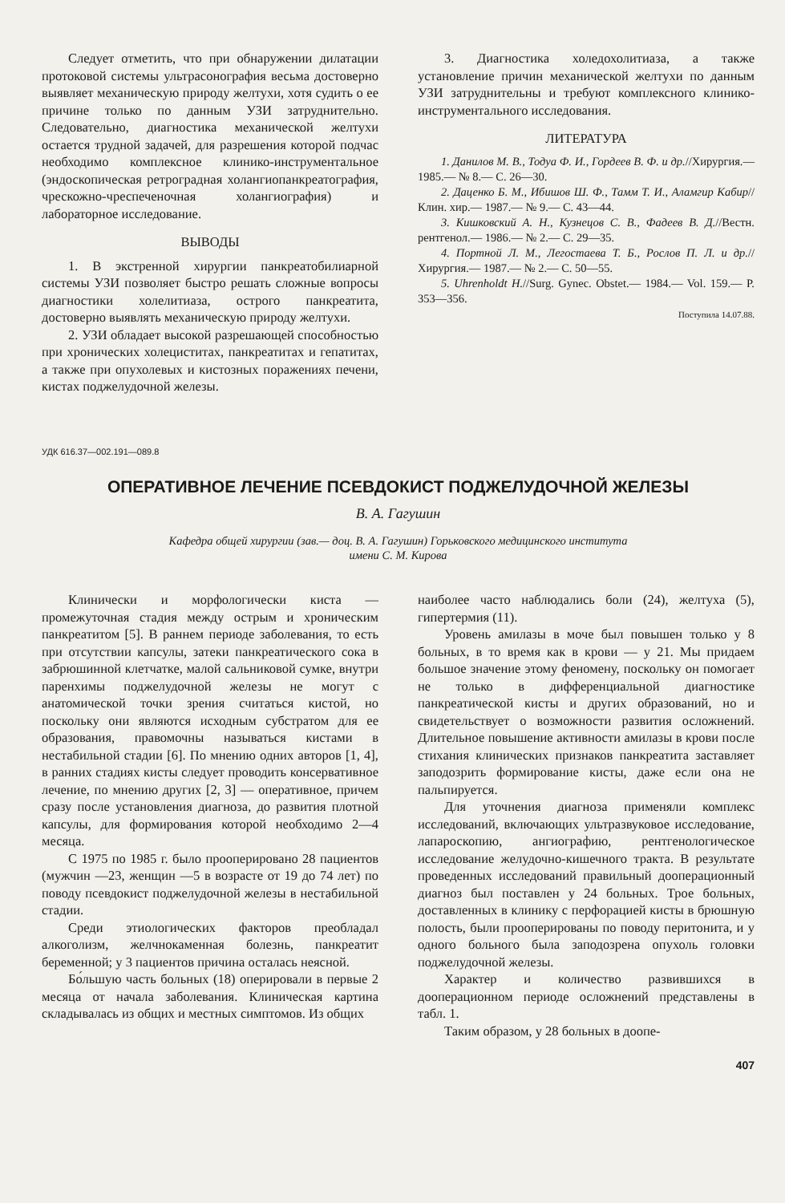Следует отметить, что при обнаружении дилатации протоковой системы ультрасонография весьма достоверно выявляет механическую природу желтухи, хотя судить о ее причине только по данным УЗИ затруднительно. Следовательно, диагностика механической желтухи остается трудной задачей, для разрешения которой подчас необходимо комплексное клинико-инструментальное (эндоскопическая ретроградная холангиопанкреатография, чрескожно-чреспеченочная холангиография) и лабораторное исследование.
ВЫВОДЫ
1. В экстренной хирургии панкреатобилиарной системы УЗИ позволяет быстро решать сложные вопросы диагностики холелитиаза, острого панкреатита, достоверно выявлять механическую природу желтухи.
2. УЗИ обладает высокой разрешающей способностью при хронических холециститах, панкреатитах и гепатитах, а также при опухолевых и кистозных поражениях печени, кистах поджелудочной железы.
3. Диагностика холедохолитиаза, а также установление причин механической желтухи по данным УЗИ затруднительны и требуют комплексного клинико-инструментального исследования.
ЛИТЕРАТУРА
1. Данилов М. В., Тодуа Ф. И., Гордеев В. Ф. и др.//Хирургия.— 1985.— № 8.— С. 26—30.
2. Даценко Б. М., Ибишов Ш. Ф., Тамм Т. И., Аламгир Кабир//Клин. хир.— 1987.— № 9.— С. 43—44.
3. Кишковский А. Н., Кузнецов С. В., Фадеев В. Д.//Вестн. рентгенол.— 1986.— № 2.— С. 29—35.
4. Портной Л. М., Легостаева Т. Б., Рослов П. Л. и др.//Хирургия.— 1987.— № 2.— С. 50—55.
5. Uhrenholdt H.//Surg. Gynec. Obstet.— 1984.— Vol. 159.— P. 353—356.
Поступила 14.07.88.
УДК 616.37—002.191—089.8
ОПЕРАТИВНОЕ ЛЕЧЕНИЕ ПСЕВДОКИСТ ПОДЖЕЛУДОЧНОЙ ЖЕЛЕЗЫ
В. А. Гагушин
Кафедра общей хирургии (зав.— доц. В. А. Гагушин) Горьковского медицинского института
имени С. М. Кирова
Клинически и морфологически киста — промежуточная стадия между острым и хроническим панкреатитом [5]. В раннем периоде заболевания, то есть при отсутствии капсулы, затеки панкреатического сока в забрюшинной клетчатке, малой сальниковой сумке, внутри паренхимы поджелудочной железы не могут с анатомической точки зрения считаться кистой, но поскольку они являются исходным субстратом для ее образования, правомочны называться кистами в нестабильной стадии [6]. По мнению одних авторов [1, 4], в ранних стадиях кисты следует проводить консервативное лечение, по мнению других [2, 3] — оперативное, причем сразу после установления диагноза, до развития плотной капсулы, для формирования которой необходимо 2—4 месяца.
С 1975 по 1985 г. было прооперировано 28 пациентов (мужчин —23, женщин —5 в возрасте от 19 до 74 лет) по поводу псевдокист поджелудочной железы в нестабильной стадии.
Среди этиологических факторов преобладал алкоголизм, желчнокаменная болезнь, панкреатит беременной; у 3 пациентов причина осталась неясной.
Бо́льшую часть больных (18) оперировали в первые 2 месяца от начала заболевания. Клиническая картина складывалась из общих и местных симптомов. Из общих
наиболее часто наблюдались боли (24), желтуха (5), гипертермия (11).
Уровень амилазы в моче был повышен только у 8 больных, в то время как в крови — у 21. Мы придаем большое значение этому феномену, поскольку он помогает не только в дифференциальной диагностике панкреатической кисты и других образований, но и свидетельствует о возможности развития осложнений. Длительное повышение активности амилазы в крови после стихания клинических признаков панкреатита заставляет заподозрить формирование кисты, даже если она не пальпируется.
Для уточнения диагноза применяли комплекс исследований, включающих ультразвуковое исследование, лапароскопию, ангиографию, рентгенологическое исследование желудочно-кишечного тракта. В результате проведенных исследований правильный дооперационный диагноз был поставлен у 24 больных. Трое больных, доставленных в клинику с перфорацией кисты в брюшную полость, были прооперированы по поводу перитонита, и у одного больного была заподозрена опухоль головки поджелудочной железы.
Характер и количество развившихся в дооперационном периоде осложнений представлены в табл. 1.
Таким образом, у 28 больных в доопе-
407